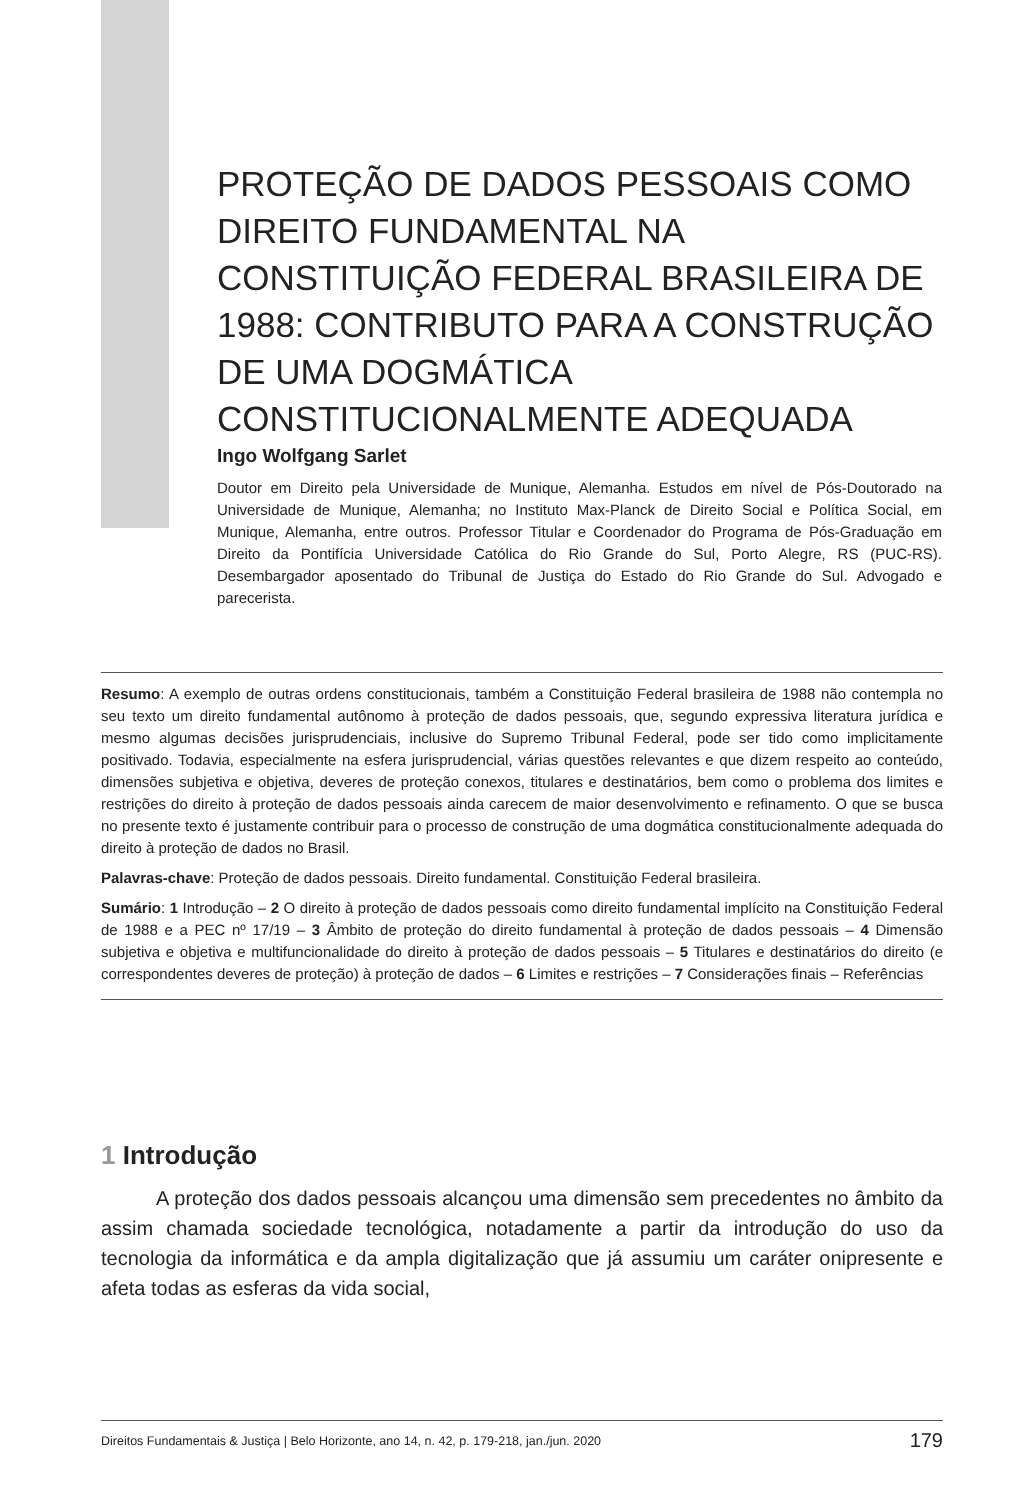PROTEÇÃO DE DADOS PESSOAIS COMO DIREITO FUNDAMENTAL NA CONSTITUIÇÃO FEDERAL BRASILEIRA DE 1988: CONTRIBUTO PARA A CONSTRUÇÃO DE UMA DOGMÁTICA CONSTITUCIONALMENTE ADEQUADA
Ingo Wolfgang Sarlet
Doutor em Direito pela Universidade de Munique, Alemanha. Estudos em nível de Pós-Doutorado na Universidade de Munique, Alemanha; no Instituto Max-Planck de Direito Social e Política Social, em Munique, Alemanha, entre outros. Professor Titular e Coordenador do Programa de Pós-Graduação em Direito da Pontifícia Universidade Católica do Rio Grande do Sul, Porto Alegre, RS (PUC-RS). Desembargador aposentado do Tribunal de Justiça do Estado do Rio Grande do Sul. Advogado e parecerista.
Resumo: A exemplo de outras ordens constitucionais, também a Constituição Federal brasileira de 1988 não contempla no seu texto um direito fundamental autônomo à proteção de dados pessoais, que, segundo expressiva literatura jurídica e mesmo algumas decisões jurisprudenciais, inclusive do Supremo Tribunal Federal, pode ser tido como implicitamente positivado. Todavia, especialmente na esfera jurisprudencial, várias questões relevantes e que dizem respeito ao conteúdo, dimensões subjetiva e objetiva, deveres de proteção conexos, titulares e destinatários, bem como o problema dos limites e restrições do direito à proteção de dados pessoais ainda carecem de maior desenvolvimento e refinamento. O que se busca no presente texto é justamente contribuir para o processo de construção de uma dogmática constitucionalmente adequada do direito à proteção de dados no Brasil.
Palavras-chave: Proteção de dados pessoais. Direito fundamental. Constituição Federal brasileira.
Sumário: 1 Introdução – 2 O direito à proteção de dados pessoais como direito fundamental implícito na Constituição Federal de 1988 e a PEC nº 17/19 – 3 Âmbito de proteção do direito fundamental à proteção de dados pessoais – 4 Dimensão subjetiva e objetiva e multifuncionalidade do direito à proteção de dados pessoais – 5 Titulares e destinatários do direito (e correspondentes deveres de proteção) à proteção de dados – 6 Limites e restrições – 7 Considerações finais – Referências
1 Introdução
A proteção dos dados pessoais alcançou uma dimensão sem precedentes no âmbito da assim chamada sociedade tecnológica, notadamente a partir da introdução do uso da tecnologia da informática e da ampla digitalização que já assumiu um caráter onipresente e afeta todas as esferas da vida social,
Direitos Fundamentais & Justiça | Belo Horizonte, ano 14, n. 42, p. 179-218, jan./jun. 2020 179